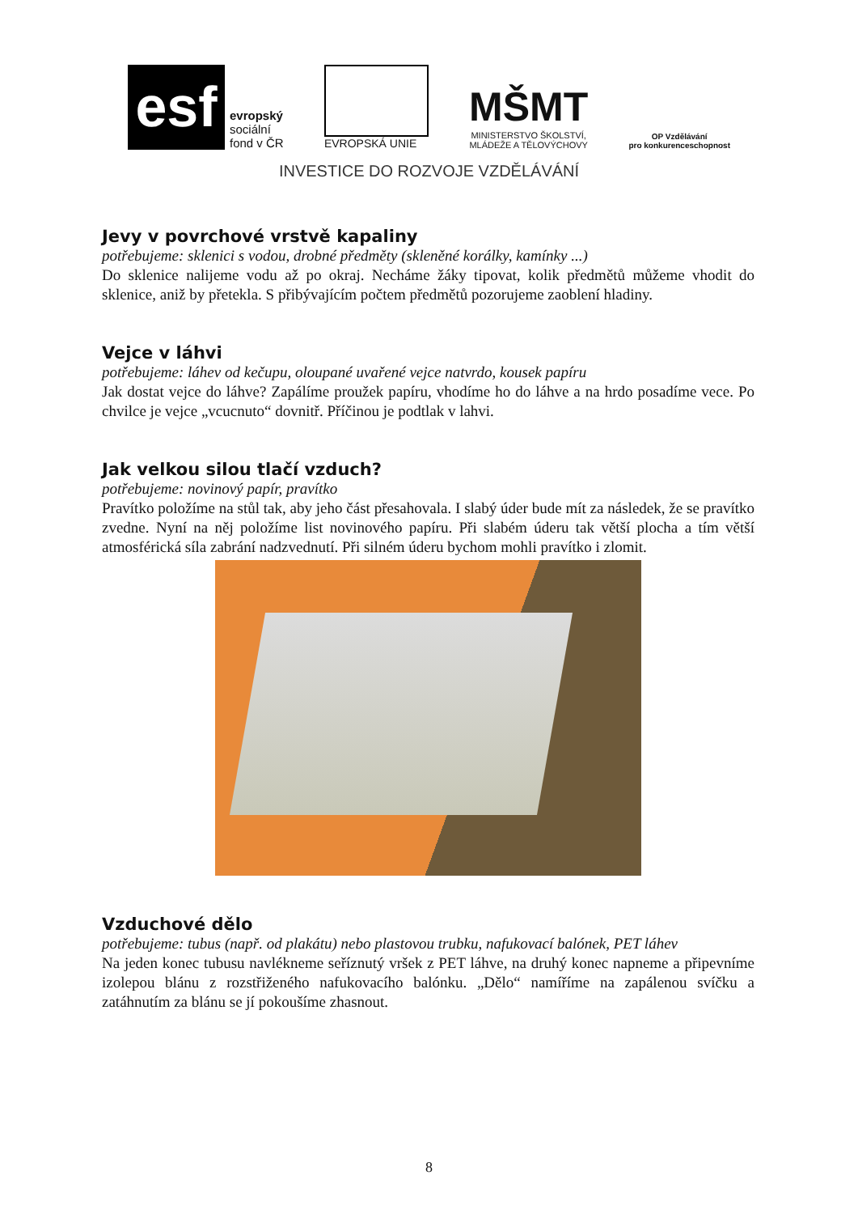esf
evropský
sociální
fond v ČR
EVROPSKÁ UNIE
MŠMT
MINISTERSTVO ŠKOLSTVÍ,
MLÁDEŽE A TĚLOVÝCHOVY
OP Vzdělávání
pro konkurenceschopnost
INVESTICE DO ROZVOJE VZDĚLÁVÁNÍ
Jevy v povrchové vrstvě kapaliny
potřebujeme: sklenici s vodou, drobné předměty (skleněné korálky, kamínky ...)
Do sklenice nalijeme vodu až po okraj. Necháme žáky tipovat, kolik předmětů můžeme vhodit do sklenice, aniž by přetekla. S přibývajícím počtem předmětů pozorujeme zaoblení hladiny.
Vejce v láhvi
potřebujeme: láhev od kečupu, oloupané uvařené vejce natvrdo, kousek papíru
Jak dostat vejce do láhve? Zapálíme proužek papíru, vhodíme ho do láhve a na hrdo posadíme vece. Po chvilce je vejce „vcucnuto“ dovnitř. Příčinou je podtlak v lahvi.
Jak velkou silou tlačí vzduch?
potřebujeme: novinový papír, pravítko
Pravítko položíme na stůl tak, aby jeho část přesahovala. I slabý úder bude mít za následek, že se pravítko zvedne. Nyní na něj položíme list novinového papíru. Při slabém úderu tak větší plocha a tím větší atmosférická síla zabrání nadzvednutí. Při silném úderu bychom mohli pravítko i zlomit.
Vzduchové dělo
potřebujeme: tubus (např. od plakátu) nebo plastovou trubku, nafukovací balónek, PET láhev
Na jeden konec tubusu navlékneme seříznutý vršek z PET láhve, na druhý konec napneme a připevníme izolepou blánu z rozstřiženého nafukovacího balónku. „Dělo“ namíříme na zapálenou svíčku a zatáhnutím za blánu se jí pokoušíme zhasnout.
8